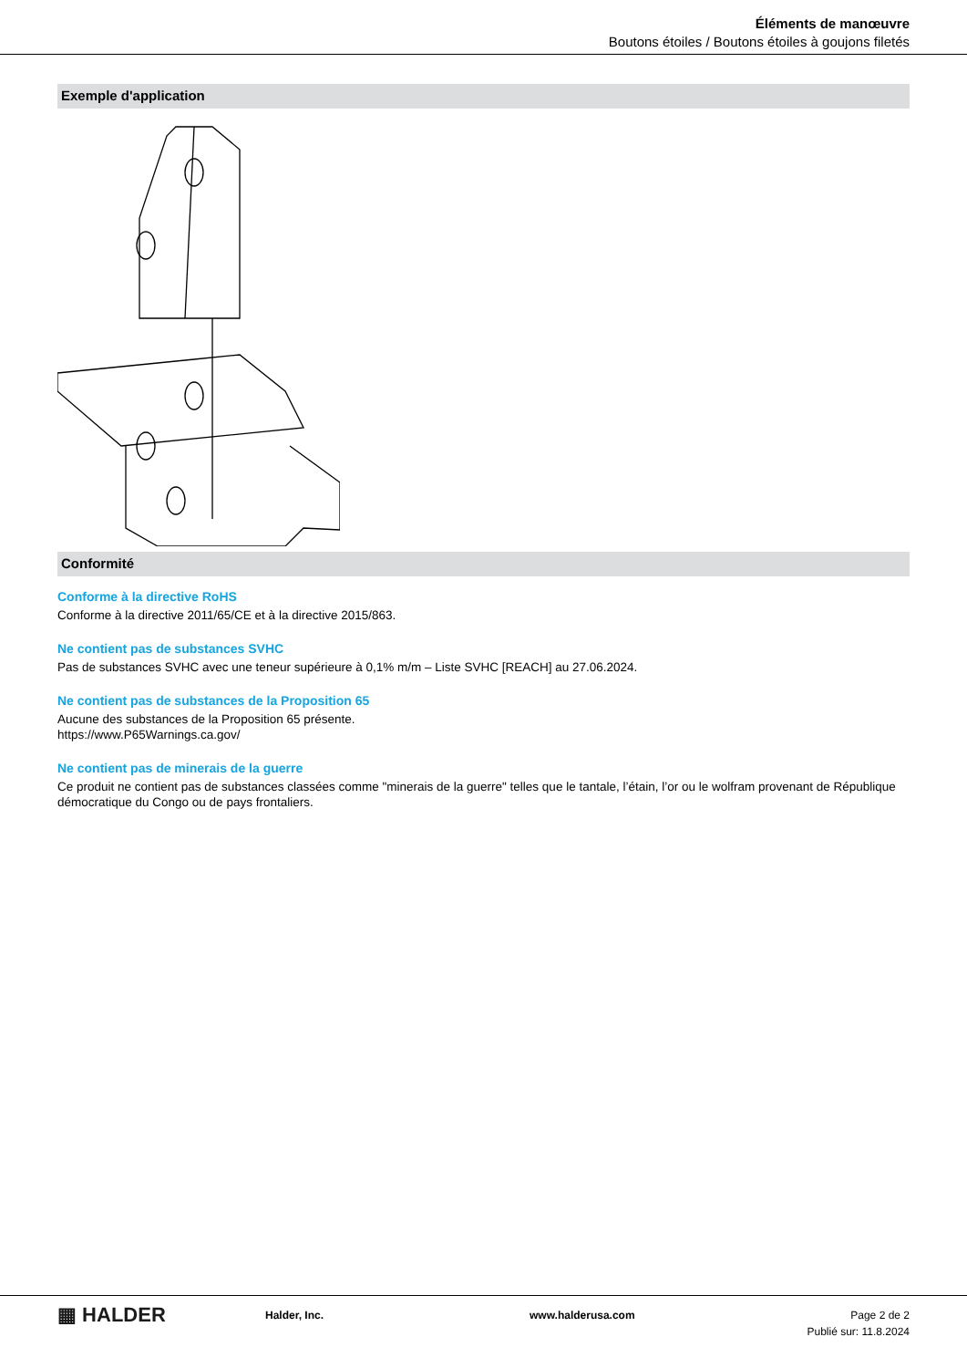Éléments de manœuvre
Boutons étoiles / Boutons étoiles à goujons filetés
Exemple d'application
Conformité
Conforme à la directive RoHS
Conforme à la directive 2011/65/CE et à la directive 2015/863.
Ne contient pas de substances SVHC
Pas de substances SVHC avec une teneur supérieure à 0,1% m/m – Liste SVHC [REACH] au 27.06.2024.
Ne contient pas de substances de la Proposition 65
Aucune des substances de la Proposition 65 présente.
https://www.P65Warnings.ca.gov/
Ne contient pas de minerais de la guerre
Ce produit ne contient pas de substances classées comme "minerais de la guerre" telles que le tantale, l’étain, l’or ou le wolfram provenant de République démocratique du Congo ou de pays frontaliers.
▦ HALDER
Halder, Inc. www.halderusa.com Page 2 de 2
Publié sur: 11.8.2024